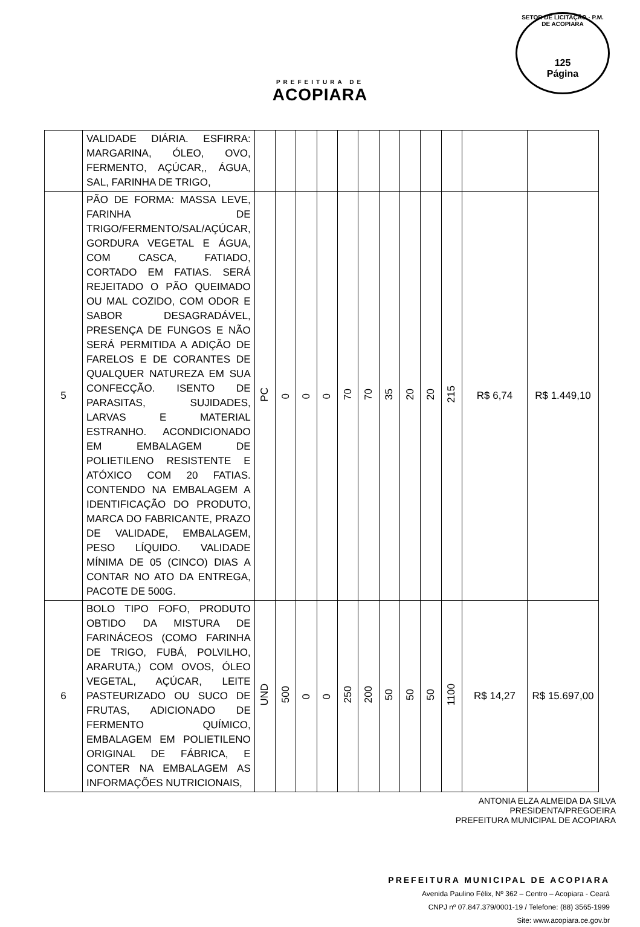PREFEITURA DE
ACOPIARA
SETOR DE LICITAÇÃO · P.M. DE ACOPIARA
125
Página
| | VALIDADE DIÁRIA. ESFIRRA: MARGARINA, ÓLEO, OVO, FERMENTO, AÇÚCAR,, ÁGUA, SAL, FARINHA DE TRIGO, | | | | | | | | | | | | |
| 5 | PÃO DE FORMA: MASSA LEVE, FARINHA DE TRIGO/FERMENTO/SAL/AÇÚCAR, GORDURA VEGETAL E ÁGUA, COM CASCA, FATIADO, CORTADO EM FATIAS. SERÁ REJEITADO O PÃO QUEIMADO OU MAL COZIDO, COM ODOR E SABOR DESAGRADÁVEL, PRESENÇA DE FUNGOS E NÃO SERÁ PERMITIDA A ADIÇÃO DE FARELOS E DE CORANTES DE QUALQUER NATUREZA EM SUA CONFECÇÃO. ISENTO DE PARASITAS, SUJIDADES, LARVAS E MATERIAL ESTRANHO. ACONDICIONADO EM EMBALAGEM DE POLIETILENO RESISTENTE E ATÓXICO COM 20 FATIAS. CONTENDO NA EMBALAGEM A IDENTIFICAÇÃO DO PRODUTO, MARCA DO FABRICANTE, PRAZO DE VALIDADE, EMBALAGEM, PESO LÍQUIDO. VALIDADE MÍNIMA DE 05 (CINCO) DIAS A CONTAR NO ATO DA ENTREGA, PACOTE DE 500G. | PC | 0 | 0 | 0 | 70 | 70 | 35 | 20 | 20 | 215 | R$ 6,74 | R$ 1.449,10 |
| 6 | BOLO TIPO FOFO, PRODUTO OBTIDO DA MISTURA DE FARINÁCEOS (COMO FARINHA DE TRIGO, FUBÁ, POLVILHO, ARARUTA,) COM OVOS, ÓLEO VEGETAL, AÇÚCAR, LEITE PASTEURIZADO OU SUCO DE FRUTAS, ADICIONADO DE FERMENTO QUÍMICO, EMBALAGEM EM POLIETILENO ORIGINAL DE FÁBRICA, E CONTER NA EMBALAGEM AS INFORMAÇÕES NUTRICIONAIS, | UND | 500 | 0 | 0 | 250 | 200 | 50 | 50 | 50 | 1100 | R$ 14,27 | R$ 15.697,00 |
ANTONIA ELZA ALMEIDA DA SILVA
PRESIDENTA/PREGOEIRA
PREFEITURA MUNICIPAL DE ACOPIARA
PREFEITURA MUNICIPAL DE ACOPIARA
Avenida Paulino Félix, Nº 362 – Centro – Acopiara - Ceará
CNPJ nº 07.847.379/0001-19 / Telefone: (88) 3565-1999
Site: www.acopiara.ce.gov.br